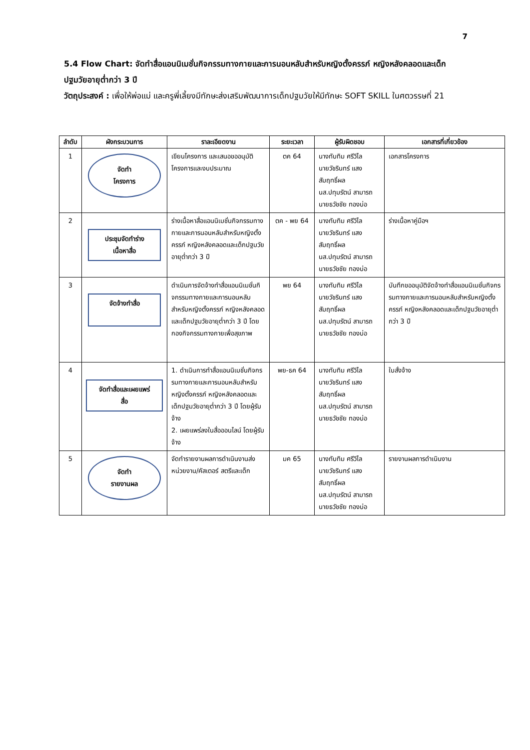7
5.4 Flow Chart: จัดทำสื่อแอนนิเมชั่นกิจกรรมทางกายและการนอนหลับสำหรับหญิงตั้งครรภ์ หญิงหลังคลอดและเด็กปฐมวัยอายุต่ำกว่า 3 ปี
วัตถุประสงค์ : เพื่อให้พ่อแม่ และครูพี่เลี้ยงมีทักษะส่งเสริมพัฒนาการเด็กปฐมวัยให้มีทักษะ SOFT SKILL ในศตวรรษที่ 21
| ลำดับ | ผังกระบวนการ | ราละเอียดงาน | ระยะเวลา | ผู้รับผิดชอบ | เอกสารที่เกี่ยวข้อง |
| --- | --- | --- | --- | --- | --- |
| 1 | จัดทำ โครงการ | เขียนโครงการ และเสนอขออนุมัติโครงการและงบประมาณ | ตค 64 | นางทับทิม ศรีวิไล นายวัชรินทร์ แสง สัมฤทธิ์ผล นส.ปทุมรัตน์ สามารถ นายธวัชชัย ทองบ่อ | เอกสารโครงการ |
| 2 | ประชุมจัดทำร่าง เนื้อหาสื่อ | ร่างเนื้อหาสื่อแอนนิเมชั่นกิจกรรมทางกายและการนอนหลับสำหรับหญิงตั้งครรภ์ หญิงหลังคลอดและเด็กปฐมวัยอายุต่ำกว่า 3 ปี | ตค - พย 64 | นางทับทิม ศรีวิไล นายวัชรินทร์ แสง สัมฤทธิ์ผล นส.ปทุมรัตน์ สามารถ นายธวัชชัย ทองบ่อ | ร่างเนื้อหาคู่มือฯ |
| 3 | จัดจ้างทำสื่อ | ดำเนินการจัดจ้างทำสื่อแอนนิเมชั่นกิจกรรมทางกายและการนอนหลับสำหรับหญิงตั้งครรภ์ หญิงหลังคลอดและเด็กปฐมวัยอายุต่ำกว่า 3 ปี โดยกองกิจกรรมทางกายเพื่อสุขภาพ | พย 64 | นางทับทิม ศรีวิไล นายวัชรินทร์ แสง สัมฤทธิ์ผล นส.ปทุมรัตน์ สามารถ นายธวัชชัย ทองบ่อ | บันทึกขออนุมัติจัดจ้างทำสื่อแอนนิเมชั่นกิจกรรมทางกายและการนอนหลับสำหรับหญิงตั้งครรภ์ หญิงหลังคลอดและเด็กปฐมวัยอายุต่ำกว่า 3 ปี |
| 4 | จัดทำสื่อและเผยแพร่ สื่อ | 1. ดำเนินการทำสื่อแอนนิเมชั่นกิจกรรมทางกายและการนอนหลับสำหรับหญิงตั้งครรภ์ หญิงหลังคลอดและเด็กปฐมวัยอายุต่ำกว่า 3 ปี โดยผู้รับจ้าง 2. เผยแพร่ลงในสื่อออนไลน์ โดยผู้รับจ้าง | พย-ธค 64 | นางทับทิม ศรีวิไล นายวัชรินทร์ แสง สัมฤทธิ์ผล นส.ปทุมรัตน์ สามารถ นายธวัชชัย ทองบ่อ | ใบสั่งจ้าง |
| 5 | จัดทำ รายงานผล | จัดทำรายงานผลการดำเนินงานส่งหน่วยงาน/คัสเตอร์ สตรีและเด็ก | มค 65 | นางทับทิม ศรีวิไล นายวัชรินทร์ แสง สัมฤทธิ์ผล นส.ปทุมรัตน์ สามารถ นายธวัชชัย ทองบ่อ | รายงานผลการดำเนินงาน |